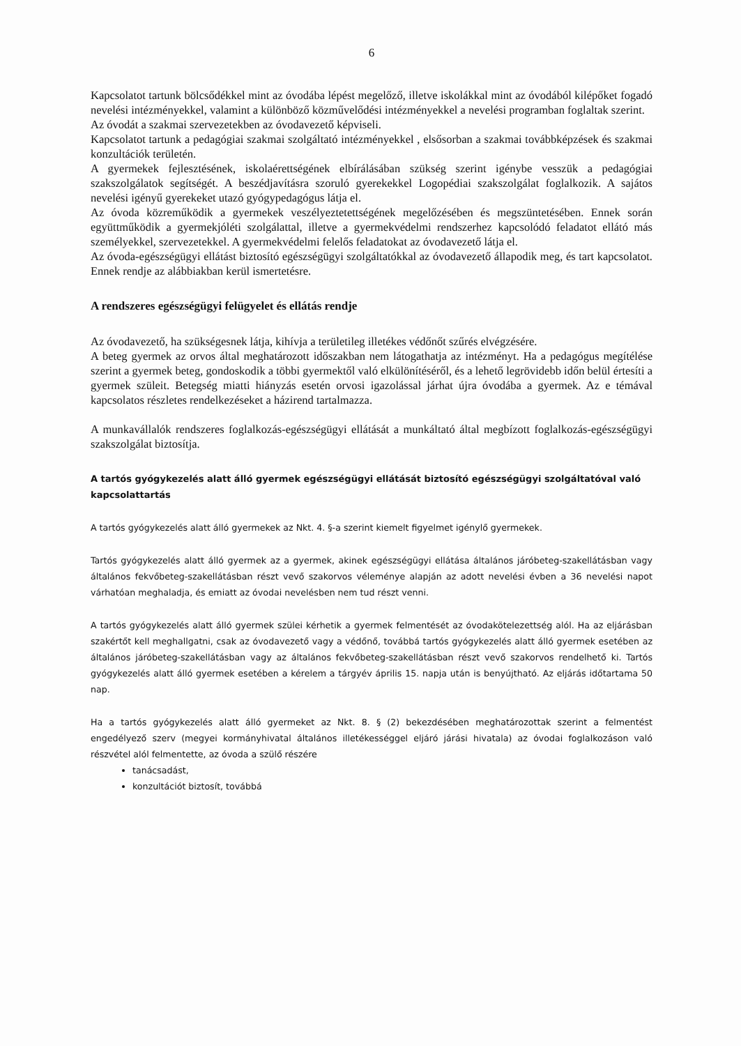6
Kapcsolatot tartunk bölcsődékkel mint az óvodába lépést megelőző, illetve iskolákkal mint az óvodából kilépőket fogadó nevelési intézményekkel, valamint a különböző közművelődési intézményekkel a nevelési programban foglaltak szerint.
Az óvodát a szakmai szervezetekben az óvodavezető képviseli.
Kapcsolatot tartunk a pedagógiai szakmai szolgáltató intézményekkel , elsősorban a szakmai továbbképzések és szakmai konzultációk területén.
A gyermekek fejlesztésének, iskolaérettségének elbírálásában szükség szerint igénybe vesszük a pedagógiai szakszolgálatok segítségét. A beszédjavításra szoruló gyerekekkel Logopédiai szakszolgálat foglalkozik. A sajátos nevelési igényű gyerekeket utazó gyógypedagógus látja el.
Az óvoda közreműködik a gyermekek veszélyeztetettségének megelőzésében és megszüntetésében. Ennek során együttműködik a gyermekjóléti szolgálattal, illetve a gyermekvédelmi rendszerhez kapcsolódó feladatot ellátó más személyekkel, szervezetekkel. A gyermekvédelmi felelős feladatokat az óvodavezető látja el.
Az óvoda-egészségügyi ellátást biztosító egészségügyi szolgáltatókkal az óvodavezető állapodik meg, és tart kapcsolatot. Ennek rendje az alábbiakban kerül ismertetésre.
A rendszeres egészségügyi felügyelet és ellátás rendje
Az óvodavezető, ha szükségesnek látja, kihívja a területileg illetékes védőnőt szűrés elvégzésére.
A beteg gyermek az orvos által meghatározott időszakban nem látogathatja az intézményt. Ha a pedagógus megítélése szerint a gyermek beteg, gondoskodik a többi gyermektől való elkülönítéséről, és a lehető legrövidebb időn belül értesíti a gyermek szüleit. Betegség miatti hiányzás esetén orvosi igazolással járhat újra óvodába a gyermek. Az e témával kapcsolatos részletes rendelkezéseket a házirend tartalmazza.
A munkavállalók rendszeres foglalkozás-egészségügyi ellátását a munkáltató által megbízott foglalkozás-egészségügyi szakszolgálat biztosítja.
A tartós gyógykezelés alatt álló gyermek egészségügyi ellátását biztosító egészségügyi szolgáltatóval való kapcsolattartás
A tartós gyógykezelés alatt álló gyermekek az Nkt. 4. §-a szerint kiemelt figyelmet igénylő gyermekek.
Tartós gyógykezelés alatt álló gyermek az a gyermek, akinek egészségügyi ellátása általános járóbeteg-szakellátásban vagy általános fekvőbeteg-szakellátásban részt vevő szakorvos véleménye alapján az adott nevelési évben a 36 nevelési napot várhatóan meghaladja, és emiatt az óvodai nevelésben nem tud részt venni.
A tartós gyógykezelés alatt álló gyermek szülei kérhetik a gyermek felmentését az óvodakötelezettség alól. Ha az eljárásban szakértőt kell meghallgatni, csak az óvodavezető vagy a védőnő, továbbá tartós gyógykezelés alatt álló gyermek esetében az általános járóbeteg-szakellátásban vagy az általános fekvőbeteg-szakellátásban részt vevő szakorvos rendelhető ki. Tartós gyógykezelés alatt álló gyermek esetében a kérelem a tárgyév április 15. napja után is benyújtható. Az eljárás időtartama 50 nap.
Ha a tartós gyógykezelés alatt álló gyermeket az Nkt. 8. § (2) bekezdésében meghatározottak szerint a felmentést engedélyező szerv (megyei kormányhivatal általános illetékességgel eljáró járási hivatala) az óvodai foglalkozáson való részvétel alól felmentette, az óvoda a szülő részére
tanácsadást,
konzultációt biztosít, továbbá